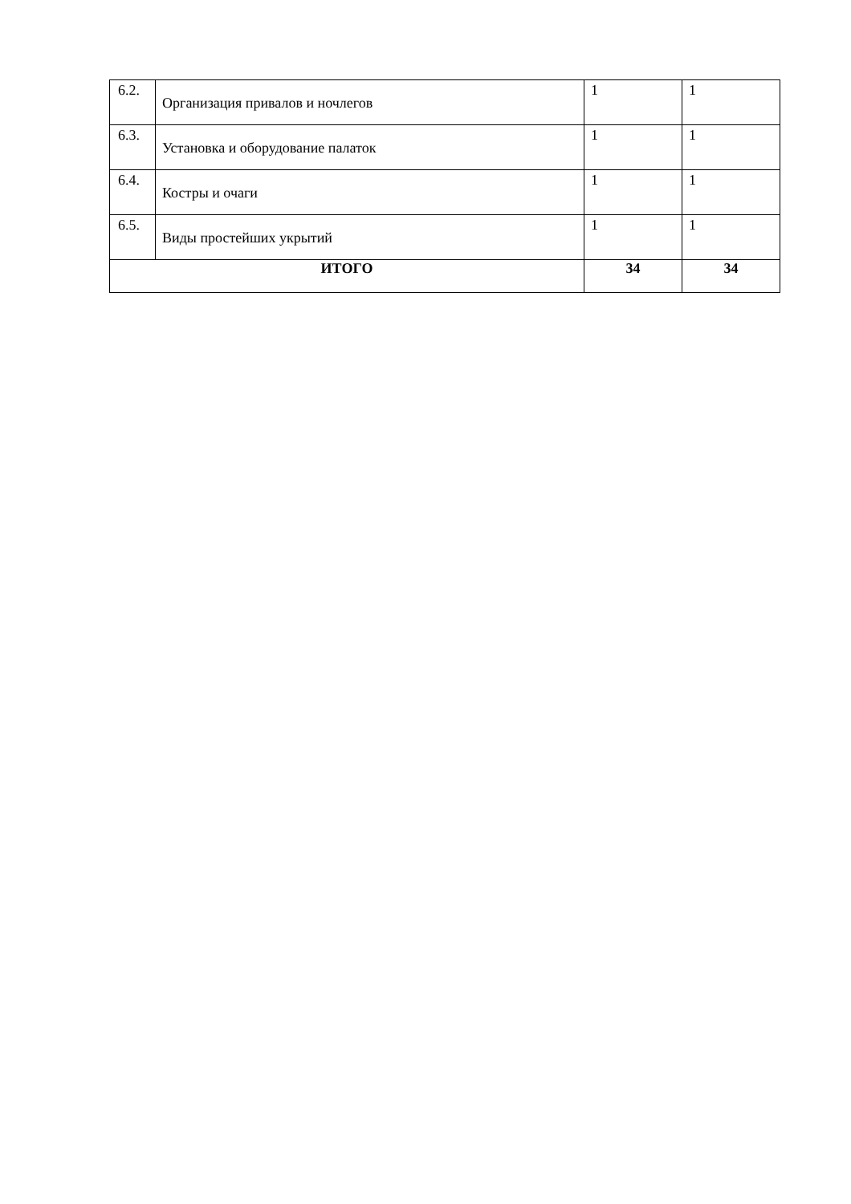| 6.2. | Организация привалов и ночлегов | 1 | 1 |
| 6.3. | Установка и оборудование палаток | 1 | 1 |
| 6.4. | Костры и очаги | 1 | 1 |
| 6.5. | Виды простейших укрытий | 1 | 1 |
| ИТОГО | | 34 | 34 |